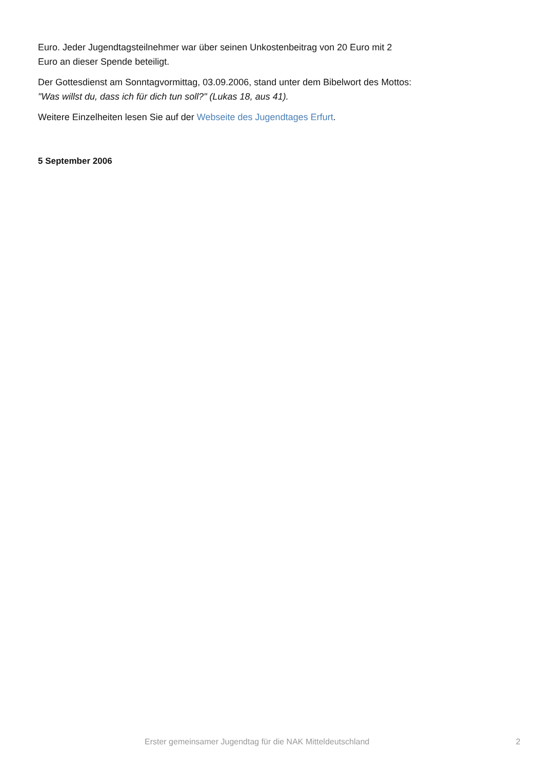Euro. Jeder Jugendtagsteilnehmer war über seinen Unkostenbeitrag von 20 Euro mit 2 Euro an dieser Spende beteiligt.
Der Gottesdienst am Sonntagvormittag, 03.09.2006, stand unter dem Bibelwort des Mottos: "Was willst du, dass ich für dich tun soll?" (Lukas 18, aus 41).
Weitere Einzelheiten lesen Sie auf der Webseite des Jugendtages Erfurt.
5 September 2006
Erster gemeinsamer Jugendtag für die NAK Mitteldeutschland 2